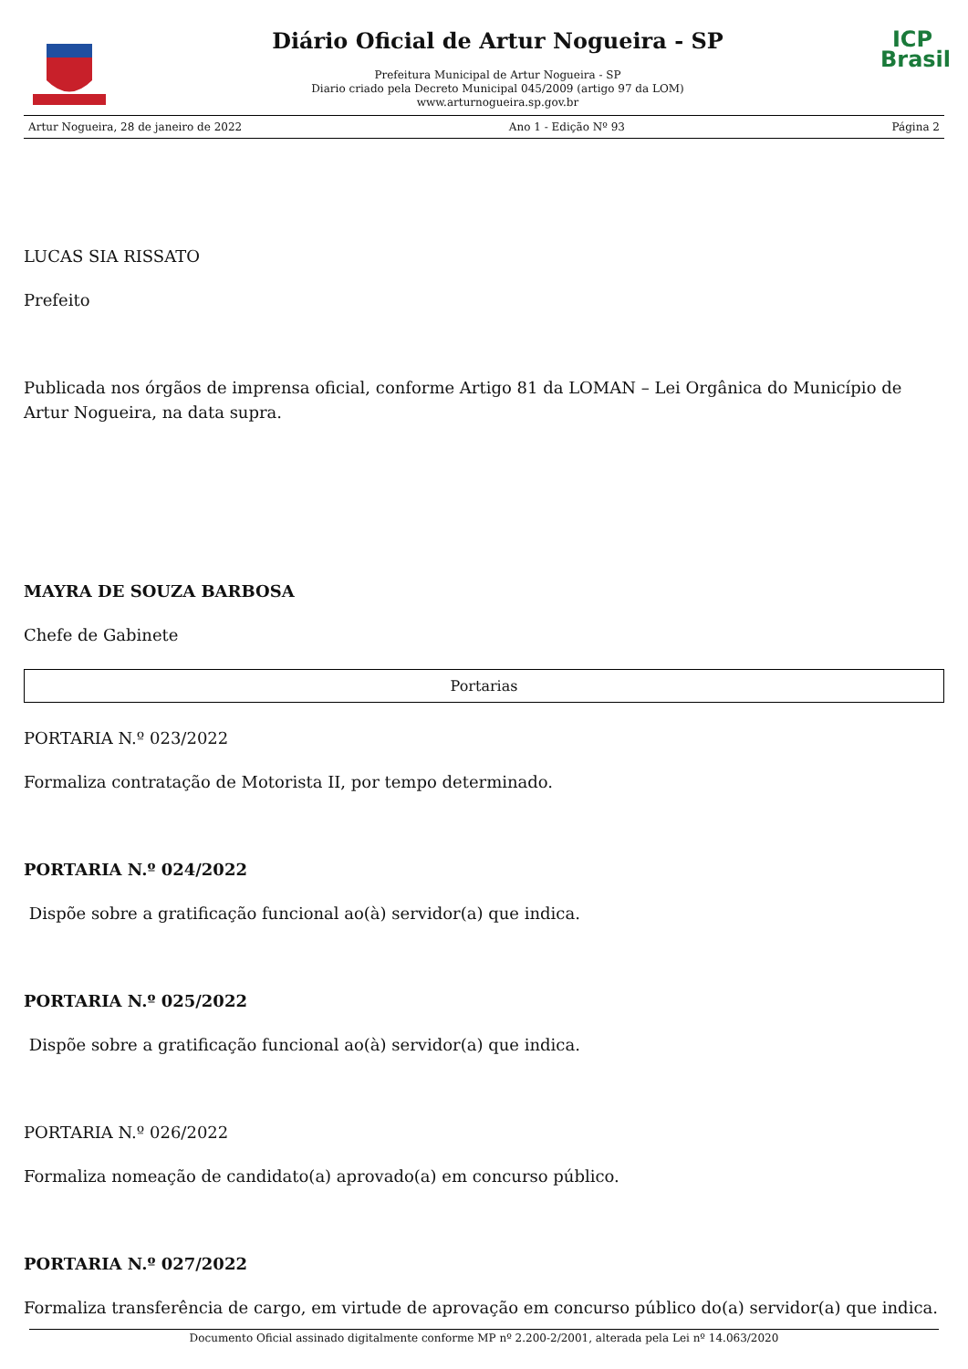Diário Oficial de Artur Nogueira - SP
Prefeitura Municipal de Artur Nogueira - SP
Diario criado pela Decreto Municipal 045/2009 (artigo 97 da LOM)
www.arturnogueira.sp.gov.br
ICP
Brasil
Artur Nogueira, 28 de janeiro de 2022 Ano 1 - Edição Nº 93 Página 2
LUCAS SIA RISSATO
Prefeito
Publicada nos órgãos de imprensa oficial, conforme Artigo 81 da LOMAN – Lei Orgânica do Município de Artur Nogueira, na data supra.
MAYRA DE SOUZA BARBOSA
Chefe de Gabinete
Portarias
PORTARIA N.º 023/2022
Formaliza contratação de Motorista II, por tempo determinado.
PORTARIA N.º 024/2022
Dispõe sobre a gratificação funcional ao(à) servidor(a) que indica.
PORTARIA N.º 025/2022
Dispõe sobre a gratificação funcional ao(à) servidor(a) que indica.
PORTARIA N.º 026/2022
Formaliza nomeação de candidato(a) aprovado(a) em concurso público.
PORTARIA N.º 027/2022
Formaliza transferência de cargo, em virtude de aprovação em concurso público do(a) servidor(a) que indica.
Documento Oficial assinado digitalmente conforme MP nº 2.200-2/2001, alterada pela Lei nº 14.063/2020